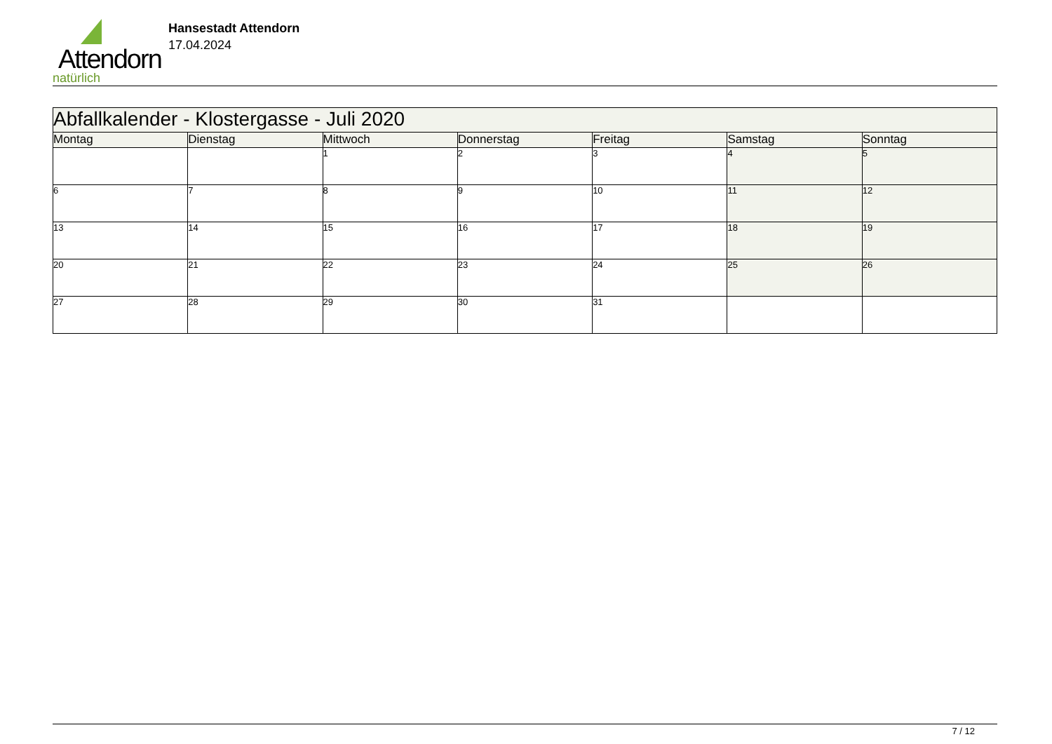Attendorn
natürlich
Hansestadt Attendorn
17.04.2024
| Abfallkalender - Klostergasse - Juli 2020 | | | | | | |
| Montag | Dienstag | Mittwoch | Donnerstag | Freitag | Samstag | Sonntag |
| | | 1 | 2 | 3 | 4 | 5 |
| 6 | 7 | 8 | 9 | 10 | 11 | 12 |
| 13 | 14 | 15 | 16 | 17 | 18 | 19 |
| 20 | 21 | 22 | 23 | 24 | 25 | 26 |
| 27 | 28 | 29 | 30 | 31 | | |
7 / 12